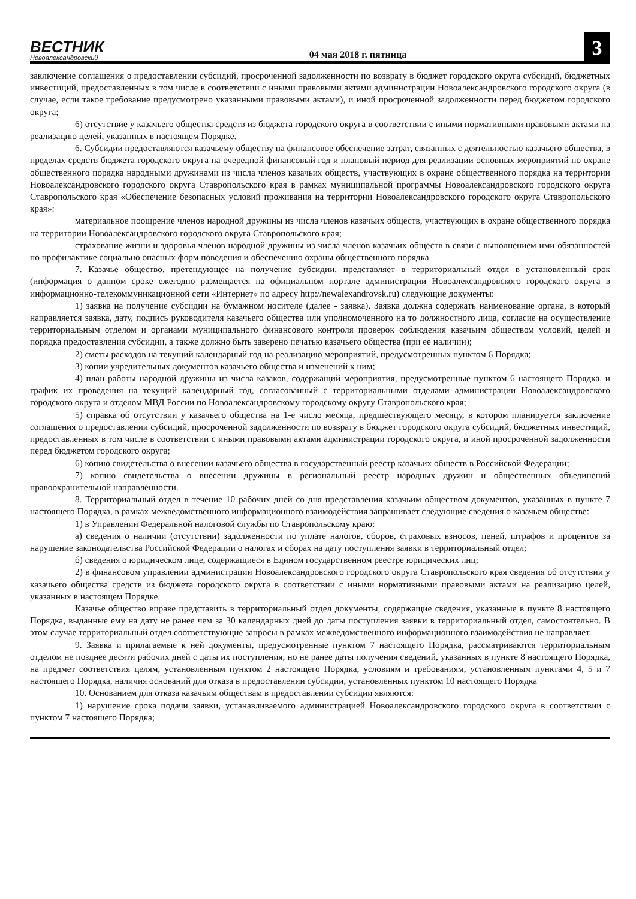ВЕСТНИК
Новоалександровский
04 мая 2018 г. пятница
3
заключение соглашения о предоставлении субсидий, просроченной задолженности по возврату в бюджет городского округа субсидий, бюджетных инвестиций, предоставленных в том числе в соответствии с иными правовыми актами администрации Новоалександровского городского округа (в случае, если такое требование предусмотрено указанными правовыми актами), и иной просроченной задолженности перед бюджетом городского округа;
6) отсутствие у казачьего общества средств из бюджета городского округа в соответствии с иными нормативными правовыми актами на реализацию целей, указанных в настоящем Порядке.
6. Субсидии предоставляются казачьему обществу на финансовое обеспечение затрат, связанных с деятельностью казачьего общества, в пределах средств бюджета городского округа на очередной финансовый год и плановый период для реализации основных мероприятий по охране общественного порядка народными дружинами из числа членов казачьих обществ, участвующих в охране общественного порядка на территории Новоалександровского городского округа Ставропольского края в рамках муниципальной программы Новоалександровского городского округа Ставропольского края «Обеспечение безопасных условий проживания на территории Новоалександровского городского округа Ставропольского края»:
материальное поощрение членов народной дружины из числа членов казачьих обществ, участвующих в охране общественного порядка на территории Новоалександровского городского округа Ставропольского края;
страхование жизни и здоровья членов народной дружины из числа членов казачьих обществ в связи с выполнением ими обязанностей по профилактике социально опасных форм поведения и обеспечению охраны общественного порядка.
7. Казачье общество, претендующее на получение субсидии, представляет в территориальный отдел в установленный срок (информация о данном сроке ежегодно размещается на официальном портале администрации Новоалександровского городского округа в информационно-телекоммуникационной сети «Интернет» по адресу http://newalexandrovsk.ru) следующие документы:
1) заявка на получение субсидии на бумажном носителе (далее - заявка). Заявка должна содержать наименование органа, в который направляется заявка, дату, подпись руководителя казачьего общества или уполномоченного на то должностного лица, согласие на осуществление территориальным отделом и органами муниципального финансового контроля проверок соблюдения казачьим обществом условий, целей и порядка предоставления субсидии, а также должно быть заверено печатью казачьего общества (при ее наличии);
2) сметы расходов на текущий календарный год на реализацию мероприятий, предусмотренных пунктом 6 Порядка;
3) копии учредительных документов казачьего общества и изменений к ним;
4) план работы народной дружины из числа казаков, содержащий мероприятия, предусмотренные пунктом 6 настоящего Порядка, и график их проведения на текущий календарный год, согласованный с территориальными отделами администрации Новоалександровского городского округа и отделом МВД России по Новоалександровскому городскому округу Ставропольского края;
5) справка об отсутствии у казачьего общества на 1-е число месяца, предшествующего месяцу, в котором планируется заключение соглашения о предоставлении субсидий, просроченной задолженности по возврату в бюджет городского округа субсидий, бюджетных инвестиций, предоставленных в том числе в соответствии с иными правовыми актами администрации городского округа, и иной просроченной задолженности перед бюджетом городского округа;
6) копию свидетельства о внесении казачьего общества в государственный реестр казачьих обществ в Российской Федерации;
7) копию свидетельства о внесении дружины в региональный реестр народных дружин и общественных объединений правоохранительной направленности.
8. Территориальный отдел в течение 10 рабочих дней со дня представления казачьим обществом документов, указанных в пункте 7 настоящего Порядка, в рамках межведомственного информационного взаимодействия запрашивает следующие сведения о казачьем обществе:
1) в Управлении Федеральной налоговой службы по Ставропольскому краю:
а) сведения о наличии (отсутствии) задолженности по уплате налогов, сборов, страховых взносов, пеней, штрафов и процентов за нарушение законодательства Российской Федерации о налогах и сборах на дату поступления заявки в территориальный отдел;
б) сведения о юридическом лице, содержащиеся в Едином государственном реестре юридических лиц;
2) в финансовом управлении администрации Новоалександровского городского округа Ставропольского края сведения об отсутствии у казачьего общества средств из бюджета городского округа в соответствии с иными нормативными правовыми актами на реализацию целей, указанных в настоящем Порядке.
Казачье общество вправе представить в территориальный отдел документы, содержащие сведения, указанные в пункте 8 настоящего Порядка, выданные ему на дату не ранее чем за 30 календарных дней до даты поступления заявки в территориальный отдел, самостоятельно. В этом случае территориальный отдел соответствующие запросы в рамках межведомственного информационного взаимодействия не направляет.
9. Заявка и прилагаемые к ней документы, предусмотренные пунктом 7 настоящего Порядка, рассматриваются территориальным отделом не позднее десяти рабочих дней с даты их поступления, но не ранее даты получения сведений, указанных в пункте 8 настоящего Порядка, на предмет соответствия целям, установленным пунктом 2 настоящего Порядка, условиям и требованиям, установленным пунктами 4, 5 и 7 настоящего Порядка, наличия оснований для отказа в предоставлении субсидии, установленных пунктом 10 настоящего Порядка
10. Основанием для отказа казачьим обществам в предоставлении субсидии являются:
1) нарушение срока подачи заявки, устанавливаемого администрацией Новоалександровского городского округа в соответствии с пунктом 7 настоящего Порядка;